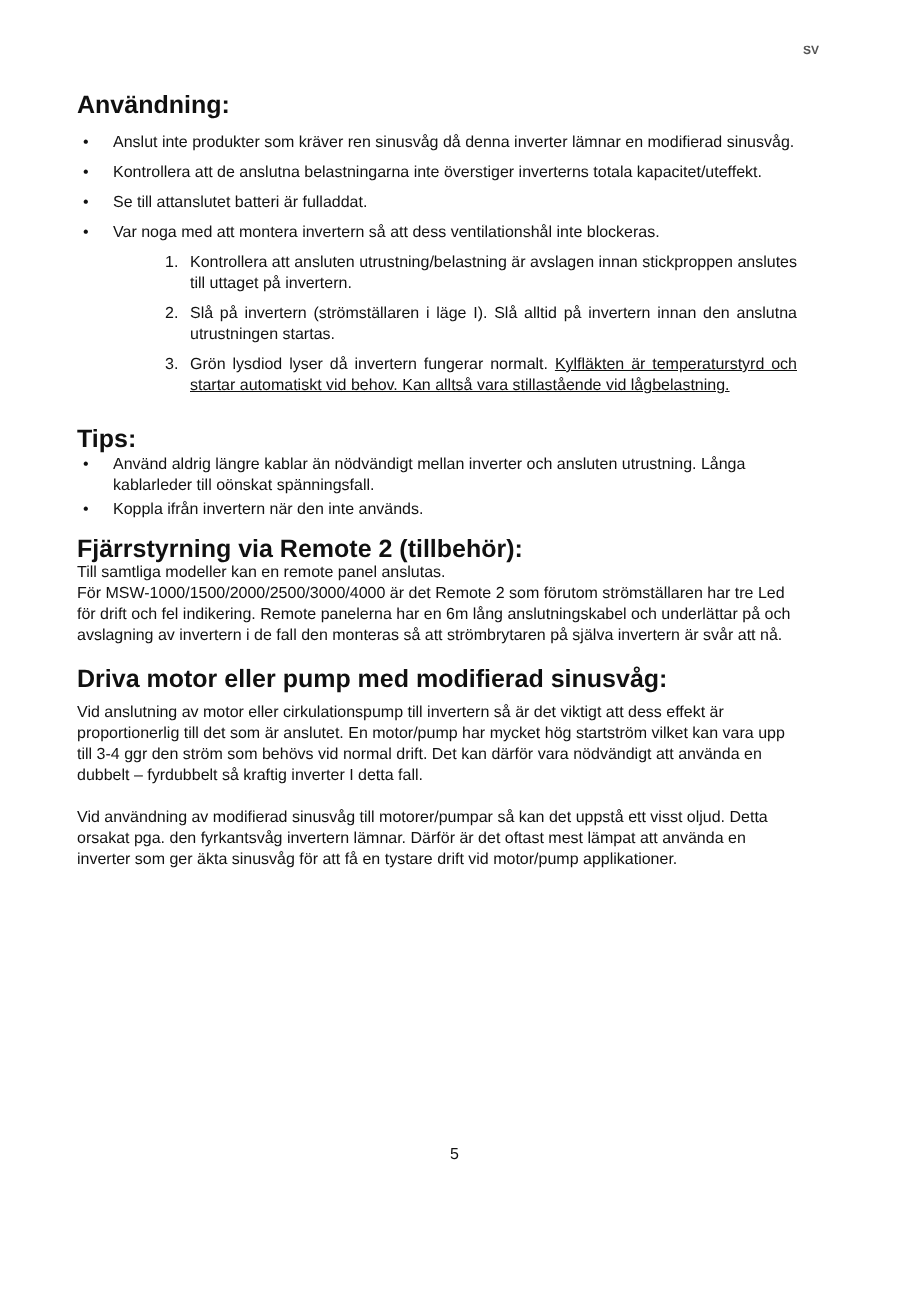SV
Användning:
• Anslut inte produkter som kräver ren sinusvåg då denna inverter lämnar en modifierad sinusvåg.
• Kontrollera att de anslutna belastningarna inte överstiger inverterns totala kapacitet/uteffekt.
• Se till attanslutet batteri är fulladdat.
• Var noga med att montera invertern så att dess ventilationshål inte blockeras.
1. Kontrollera att ansluten utrustning/belastning är avslagen innan stickproppen anslutes till uttaget på invertern.
2. Slå på invertern (strömställaren i läge I). Slå alltid på invertern innan den anslutna utrustningen startas.
3. Grön lysdiod lyser då invertern fungerar normalt. Kylfläkten är temperaturstyrd och startar automatiskt vid behov. Kan alltså vara stillastående vid lågbelastning.
Tips:
• Använd aldrig längre kablar än nödvändigt mellan inverter och ansluten utrustning. Långa kablarleder till oönskat spänningsfall.
• Koppla ifrån invertern när den inte används.
Fjärrstyrning via Remote 2 (tillbehör):
Till samtliga modeller kan en remote panel anslutas.
För MSW-1000/1500/2000/2500/3000/4000 är det Remote 2 som förutom strömställaren har tre Led för drift och fel indikering. Remote panelerna har en 6m lång anslutningskabel och underlättar på och avslagning av invertern i de fall den monteras så att strömbrytaren på själva invertern är svår att nå.
Driva motor eller pump med modifierad sinusvåg:
Vid anslutning av motor eller cirkulationspump till invertern så är det viktigt att dess effekt är proportionerlig till det som är anslutet. En motor/pump har mycket hög startström vilket kan vara upp till 3-4 ggr den ström som behövs vid normal drift. Det kan därför vara nödvändigt att använda en dubbelt – fyrdubbelt så kraftig inverter I detta fall.
Vid användning av modifierad sinusvåg till motorer/pumpar så kan det uppstå ett visst oljud. Detta orsakat pga. den fyrkantsvåg invertern lämnar. Därför är det oftast mest lämpat att använda en inverter som ger äkta sinusvåg för att få en tystare drift vid motor/pump applikationer.
5